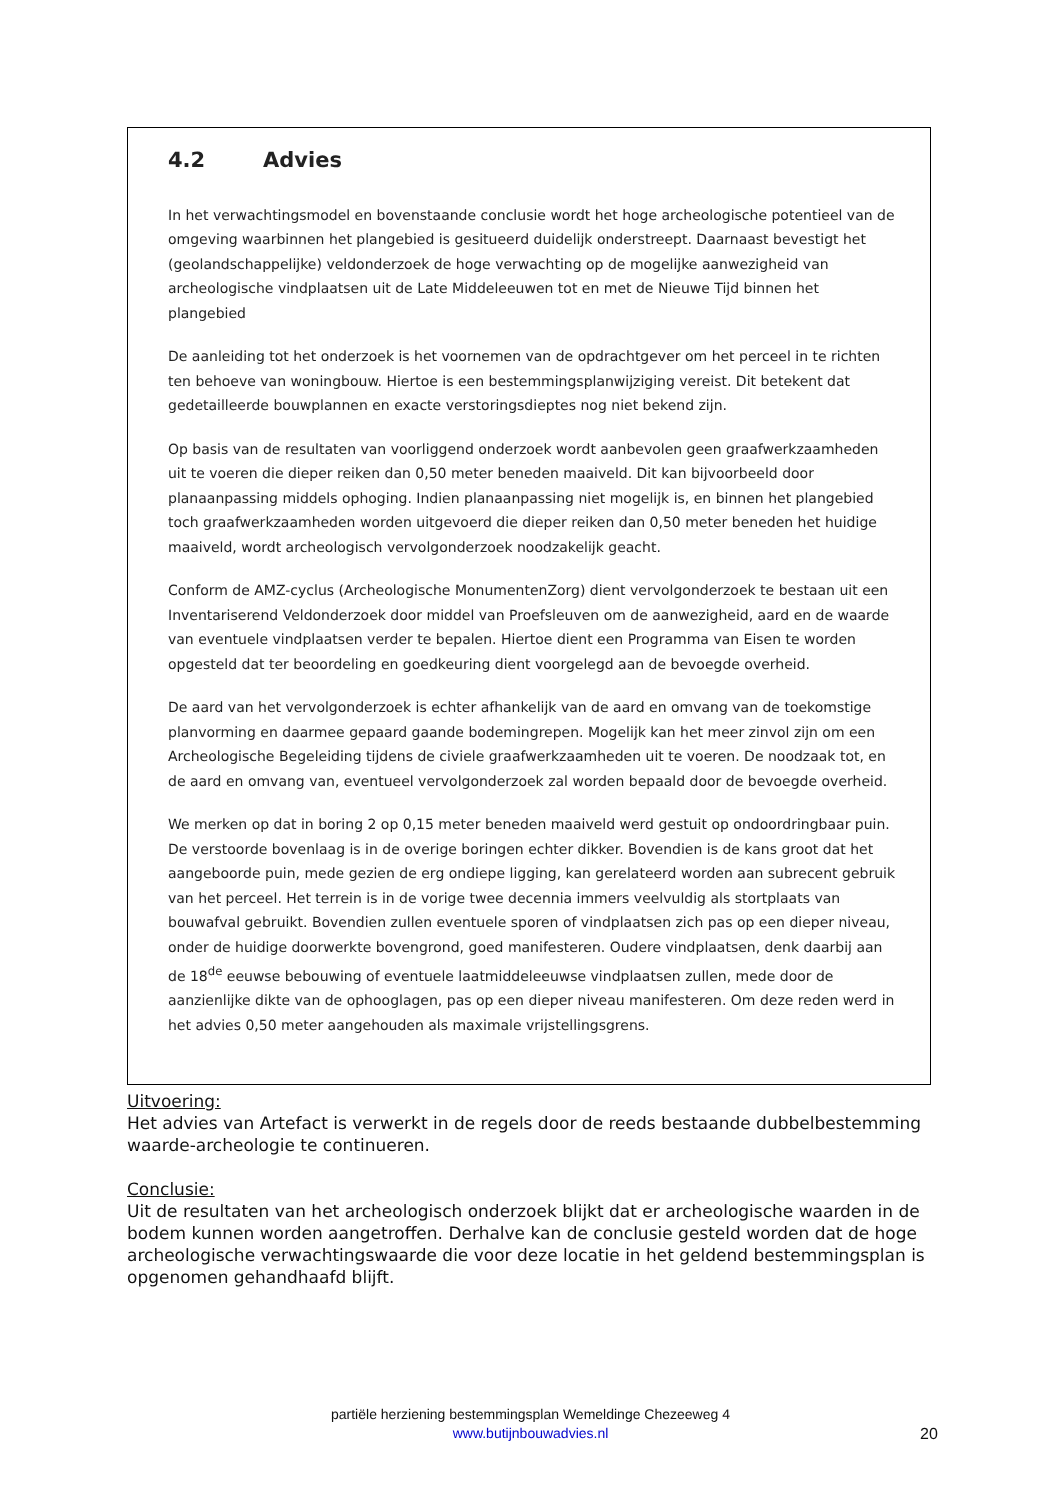4.2 Advies
In het verwachtingsmodel en bovenstaande conclusie wordt het hoge archeologische potentieel van de omgeving waarbinnen het plangebied is gesitueerd duidelijk onderstreept. Daarnaast bevestigt het (geolandschappelijke) veldonderzoek de hoge verwachting op de mogelijke aanwezigheid van archeologische vindplaatsen uit de Late Middeleeuwen tot en met de Nieuwe Tijd binnen het plangebied
De aanleiding tot het onderzoek is het voornemen van de opdrachtgever om het perceel in te richten ten behoeve van woningbouw. Hiertoe is een bestemmingsplanwijziging vereist. Dit betekent dat gedetailleerde bouwplannen en exacte verstoringsdieptes nog niet bekend zijn.
Op basis van de resultaten van voorliggend onderzoek wordt aanbevolen geen graafwerkzaamheden uit te voeren die dieper reiken dan 0,50 meter beneden maaiveld. Dit kan bijvoorbeeld door planaanpassing middels ophoging. Indien planaanpassing niet mogelijk is, en binnen het plangebied toch graafwerkzaamheden worden uitgevoerd die dieper reiken dan 0,50 meter beneden het huidige maaiveld, wordt archeologisch vervolgonderzoek noodzakelijk geacht.
Conform de AMZ-cyclus (Archeologische MonumentenZorg) dient vervolgonderzoek te bestaan uit een Inventariserend Veldonderzoek door middel van Proefsleuven om de aanwezigheid, aard en de waarde van eventuele vindplaatsen verder te bepalen. Hiertoe dient een Programma van Eisen te worden opgesteld dat ter beoordeling en goedkeuring dient voorgelegd aan de bevoegde overheid.
De aard van het vervolgonderzoek is echter afhankelijk van de aard en omvang van de toekomstige planvorming en daarmee gepaard gaande bodemingrepen. Mogelijk kan het meer zinvol zijn om een Archeologische Begeleiding tijdens de civiele graafwerkzaamheden uit te voeren. De noodzaak tot, en de aard en omvang van, eventueel vervolgonderzoek zal worden bepaald door de bevoegde overheid.
We merken op dat in boring 2 op 0,15 meter beneden maaiveld werd gestuit op ondoordringbaar puin. De verstoorde bovenlaag is in de overige boringen echter dikker. Bovendien is de kans groot dat het aangeboorde puin, mede gezien de erg ondiepe ligging, kan gerelateerd worden aan subrecent gebruik van het perceel. Het terrein is in de vorige twee decennia immers veelvuldig als stortplaats van bouwafval gebruikt. Bovendien zullen eventuele sporen of vindplaatsen zich pas op een dieper niveau, onder de huidige doorwerkte bovengrond, goed manifesteren. Oudere vindplaatsen, denk daarbij aan de 18<sup>de</sup> eeuwse bebouwing of eventuele laatmiddeleeuwse vindplaatsen zullen, mede door de aanzienlijke dikte van de ophooglagen, pas op een dieper niveau manifesteren. Om deze reden werd in het advies 0,50 meter aangehouden als maximale vrijstellingsgrens.
Uitvoering:
Het advies van Artefact is verwerkt in de regels door de reeds bestaande dubbelbestemming waarde-archeologie te continueren.
Conclusie:
Uit de resultaten van het archeologisch onderzoek blijkt dat er archeologische waarden in de bodem kunnen worden aangetroffen. Derhalve kan de conclusie gesteld worden dat de hoge archeologische verwachtingswaarde die voor deze locatie in het geldend bestemmingsplan is opgenomen gehandhaafd blijft.
partiële herziening bestemmingsplan Wemeldinge Chezeeweg 4
www.butijnbouwadvies.nl
20